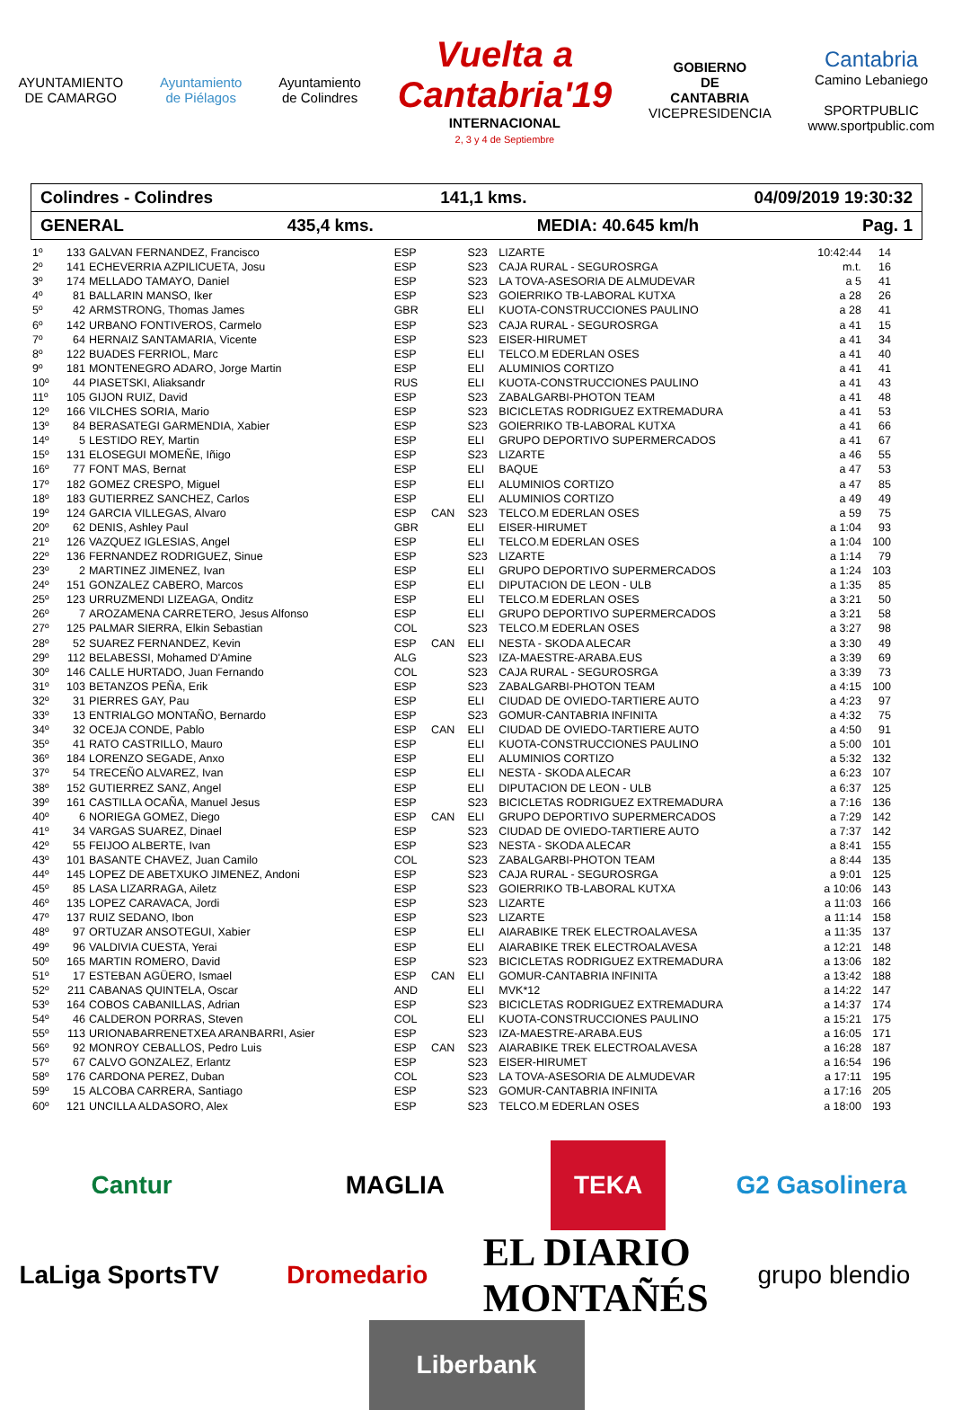AYUNTAMIENTO
DE CAMARGO
Ayuntamiento
de Piélagos
Ayuntamiento
de Colindres
Vuelta a
Cantabria'19
INTERNACIONAL
2, 3 y 4 de Septiembre
GOBIERNO
DE
CANTABRIA
VICEPRESIDENCIA
Cantabria
Camino Lebaniego
SPORTPUBLIC
www.sportpublic.com
Colindres - Colindres 141,1 kms. 04/09/2019 19:30:32
GENERAL 435,4 kms. MEDIA: 40.645 km/h Pag. 1
| 1º | 133 | GALVAN FERNANDEZ, Francisco | ESP | | S23 | LIZARTE | 10:42:44 | 14 |
| 2º | 141 | ECHEVERRIA AZPILICUETA, Josu | ESP | | S23 | CAJA RURAL - SEGUROSRGA | m.t. | 16 |
| 3º | 174 | MELLADO TAMAYO, Daniel | ESP | | S23 | LA TOVA-ASESORIA DE ALMUDEVAR | a 5 | 41 |
| 4º | 81 | BALLARIN MANSO, Iker | ESP | | S23 | GOIERRIKO TB-LABORAL KUTXA | a 28 | 26 |
| 5º | 42 | ARMSTRONG, Thomas James | GBR | | ELI | KUOTA-CONSTRUCCIONES PAULINO | a 28 | 41 |
| 6º | 142 | URBANO FONTIVEROS, Carmelo | ESP | | S23 | CAJA RURAL - SEGUROSRGA | a 41 | 15 |
| 7º | 64 | HERNAIZ SANTAMARIA, Vicente | ESP | | S23 | EISER-HIRUMET | a 41 | 34 |
| 8º | 122 | BUADES FERRIOL, Marc | ESP | | ELI | TELCO.M EDERLAN OSES | a 41 | 40 |
| 9º | 181 | MONTENEGRO ADARO, Jorge Martin | ESP | | ELI | ALUMINIOS CORTIZO | a 41 | 41 |
| 10º | 44 | PIASETSKI, Aliaksandr | RUS | | ELI | KUOTA-CONSTRUCCIONES PAULINO | a 41 | 43 |
| 11º | 105 | GIJON RUIZ, David | ESP | | S23 | ZABALGARBI-PHOTON TEAM | a 41 | 48 |
| 12º | 166 | VILCHES SORIA, Mario | ESP | | S23 | BICICLETAS RODRIGUEZ EXTREMADURA | a 41 | 53 |
| 13º | 84 | BERASATEGI GARMENDIA, Xabier | ESP | | S23 | GOIERRIKO TB-LABORAL KUTXA | a 41 | 66 |
| 14º | 5 | LESTIDO REY, Martin | ESP | | ELI | GRUPO DEPORTIVO SUPERMERCADOS | a 41 | 67 |
| 15º | 131 | ELOSEGUI MOMEÑE, Iñigo | ESP | | S23 | LIZARTE | a 46 | 55 |
| 16º | 77 | FONT MAS, Bernat | ESP | | ELI | BAQUE | a 47 | 53 |
| 17º | 182 | GOMEZ CRESPO, Miguel | ESP | | ELI | ALUMINIOS CORTIZO | a 47 | 85 |
| 18º | 183 | GUTIERREZ SANCHEZ, Carlos | ESP | | ELI | ALUMINIOS CORTIZO | a 49 | 49 |
| 19º | 124 | GARCIA VILLEGAS, Alvaro | ESP | CAN | S23 | TELCO.M EDERLAN OSES | a 59 | 75 |
| 20º | 62 | DENIS, Ashley Paul | GBR | | ELI | EISER-HIRUMET | a 1:04 | 93 |
| 21º | 126 | VAZQUEZ IGLESIAS, Angel | ESP | | ELI | TELCO.M EDERLAN OSES | a 1:04 | 100 |
| 22º | 136 | FERNANDEZ RODRIGUEZ, Sinue | ESP | | S23 | LIZARTE | a 1:14 | 79 |
| 23º | 2 | MARTINEZ JIMENEZ, Ivan | ESP | | ELI | GRUPO DEPORTIVO SUPERMERCADOS | a 1:24 | 103 |
| 24º | 151 | GONZALEZ CABERO, Marcos | ESP | | ELI | DIPUTACION DE LEON - ULB | a 1:35 | 85 |
| 25º | 123 | URRUZMENDI LIZEAGA, Onditz | ESP | | ELI | TELCO.M EDERLAN OSES | a 3:21 | 50 |
| 26º | 7 | AROZAMENA CARRETERO, Jesus Alfonso | ESP | | ELI | GRUPO DEPORTIVO SUPERMERCADOS | a 3:21 | 58 |
| 27º | 125 | PALMAR SIERRA, Elkin Sebastian | COL | | S23 | TELCO.M EDERLAN OSES | a 3:27 | 98 |
| 28º | 52 | SUAREZ FERNANDEZ, Kevin | ESP | CAN | ELI | NESTA - SKODA ALECAR | a 3:30 | 49 |
| 29º | 112 | BELABESSI, Mohamed D'Amine | ALG | | S23 | IZA-MAESTRE-ARABA.EUS | a 3:39 | 69 |
| 30º | 146 | CALLE HURTADO, Juan Fernando | COL | | S23 | CAJA RURAL - SEGUROSRGA | a 3:39 | 73 |
| 31º | 103 | BETANZOS PEÑA, Erik | ESP | | S23 | ZABALGARBI-PHOTON TEAM | a 4:15 | 100 |
| 32º | 31 | PIERRES GAY, Pau | ESP | | ELI | CIUDAD DE OVIEDO-TARTIERE AUTO | a 4:23 | 97 |
| 33º | 13 | ENTRIALGO MONTAÑO, Bernardo | ESP | | S23 | GOMUR-CANTABRIA INFINITA | a 4:32 | 75 |
| 34º | 32 | OCEJA CONDE, Pablo | ESP | CAN | ELI | CIUDAD DE OVIEDO-TARTIERE AUTO | a 4:50 | 91 |
| 35º | 41 | RATO CASTRILLO, Mauro | ESP | | ELI | KUOTA-CONSTRUCCIONES PAULINO | a 5:00 | 101 |
| 36º | 184 | LORENZO SEGADE, Anxo | ESP | | ELI | ALUMINIOS CORTIZO | a 5:32 | 132 |
| 37º | 54 | TRECEÑO ALVAREZ, Ivan | ESP | | ELI | NESTA - SKODA ALECAR | a 6:23 | 107 |
| 38º | 152 | GUTIERREZ SANZ, Angel | ESP | | ELI | DIPUTACION DE LEON - ULB | a 6:37 | 125 |
| 39º | 161 | CASTILLA OCAÑA, Manuel Jesus | ESP | | S23 | BICICLETAS RODRIGUEZ EXTREMADURA | a 7:16 | 136 |
| 40º | 6 | NORIEGA GOMEZ, Diego | ESP | CAN | ELI | GRUPO DEPORTIVO SUPERMERCADOS | a 7:29 | 142 |
| 41º | 34 | VARGAS SUAREZ, Dinael | ESP | | S23 | CIUDAD DE OVIEDO-TARTIERE AUTO | a 7:37 | 142 |
| 42º | 55 | FEIJOO ALBERTE, Ivan | ESP | | S23 | NESTA - SKODA ALECAR | a 8:41 | 155 |
| 43º | 101 | BASANTE CHAVEZ, Juan Camilo | COL | | S23 | ZABALGARBI-PHOTON TEAM | a 8:44 | 135 |
| 44º | 145 | LOPEZ DE ABETXUKO JIMENEZ, Andoni | ESP | | S23 | CAJA RURAL - SEGUROSRGA | a 9:01 | 125 |
| 45º | 85 | LASA LIZARRAGA, Ailetz | ESP | | S23 | GOIERRIKO TB-LABORAL KUTXA | a 10:06 | 143 |
| 46º | 135 | LOPEZ CARAVACA, Jordi | ESP | | S23 | LIZARTE | a 11:03 | 166 |
| 47º | 137 | RUIZ SEDANO, Ibon | ESP | | S23 | LIZARTE | a 11:14 | 158 |
| 48º | 97 | ORTUZAR ANSOTEGUI, Xabier | ESP | | ELI | AIARABIKE TREK ELECTROALAVESA | a 11:35 | 137 |
| 49º | 96 | VALDIVIA CUESTA, Yerai | ESP | | ELI | AIARABIKE TREK ELECTROALAVESA | a 12:21 | 148 |
| 50º | 165 | MARTIN ROMERO, David | ESP | | S23 | BICICLETAS RODRIGUEZ EXTREMADURA | a 13:06 | 182 |
| 51º | 17 | ESTEBAN AGÜERO, Ismael | ESP | CAN | ELI | GOMUR-CANTABRIA INFINITA | a 13:42 | 188 |
| 52º | 211 | CABANAS QUINTELA, Oscar | AND | | ELI | MVK*12 | a 14:22 | 147 |
| 53º | 164 | COBOS CABANILLAS, Adrian | ESP | | S23 | BICICLETAS RODRIGUEZ EXTREMADURA | a 14:37 | 174 |
| 54º | 46 | CALDERON PORRAS, Steven | COL | | ELI | KUOTA-CONSTRUCCIONES PAULINO | a 15:21 | 175 |
| 55º | 113 | URIONABARRENETXEA ARANBARRI, Asier | ESP | | S23 | IZA-MAESTRE-ARABA.EUS | a 16:05 | 171 |
| 56º | 92 | MONROY CEBALLOS, Pedro Luis | ESP | CAN | S23 | AIARABIKE TREK ELECTROALAVESA | a 16:28 | 187 |
| 57º | 67 | CALVO GONZALEZ, Erlantz | ESP | | S23 | EISER-HIRUMET | a 16:54 | 196 |
| 58º | 176 | CARDONA PEREZ, Duban | COL | | S23 | LA TOVA-ASESORIA DE ALMUDEVAR | a 17:11 | 195 |
| 59º | 15 | ALCOBA CARRERA, Santiago | ESP | | S23 | GOMUR-CANTABRIA INFINITA | a 17:16 | 205 |
| 60º | 121 | UNCILLA ALDASORO, Alex | ESP | | S23 | TELCO.M EDERLAN OSES | a 18:00 | 193 |
Cantur
MAGLIA
TEKA
G2 Gasolinera
LaLiga SportsTV
Dromedario
EL DIARIO MONTAÑÉS
grupo blendio
Liberbank